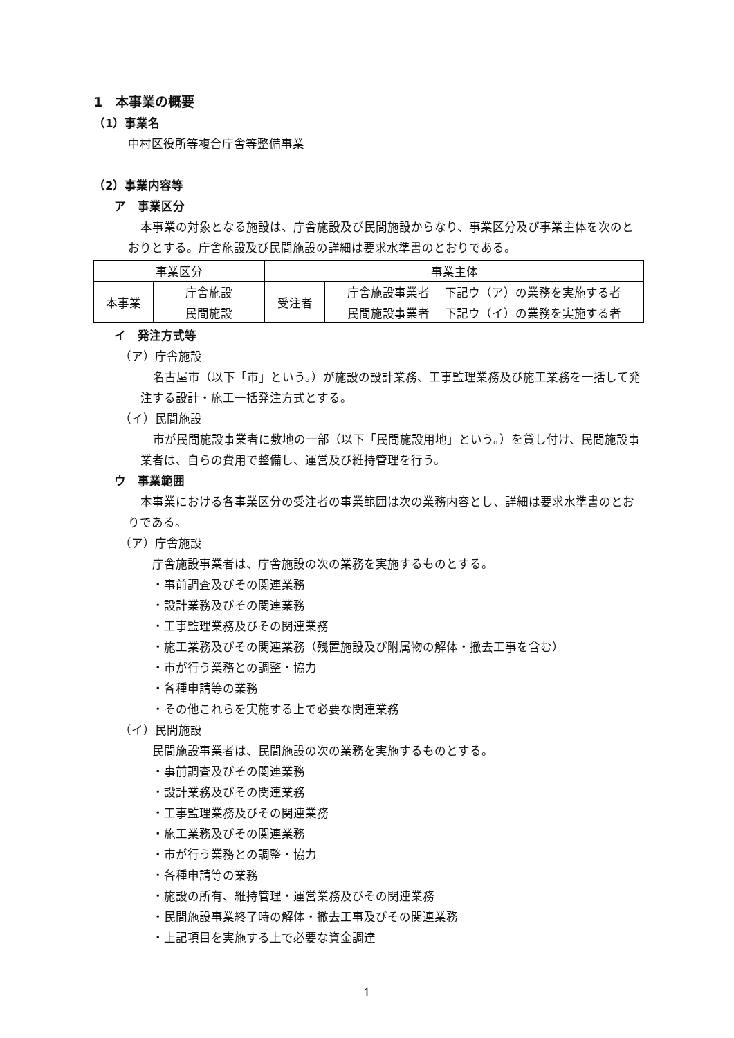1　本事業の概要
（1）事業名
中村区役所等複合庁舎等整備事業
（2）事業内容等
ア　事業区分
本事業の対象となる施設は、庁舎施設及び民間施設からなり、事業区分及び事業主体を次のとおりとする。庁舎施設及び民間施設の詳細は要求水準書のとおりである。
| 事業区分 | | 事業主体 | |
| 本事業 | 庁舎施設 | 受注者 | 庁舎施設事業者 下記ウ（ア）の業務を実施する者 |
| | 民間施設 | | 民間施設事業者 下記ウ（イ）の業務を実施する者 |
イ　発注方式等
（ア）庁舎施設
名古屋市（以下「市」という。）が施設の設計業務、工事監理業務及び施工業務を一括して発注する設計・施工一括発注方式とする。
（イ）民間施設
市が民間施設事業者に敷地の一部（以下「民間施設用地」という。）を貸し付け、民間施設事業者は、自らの費用で整備し、運営及び維持管理を行う。
ウ　事業範囲
本事業における各事業区分の受注者の事業範囲は次の業務内容とし、詳細は要求水準書のとおりである。
（ア）庁舎施設
庁舎施設事業者は、庁舎施設の次の業務を実施するものとする。
・事前調査及びその関連業務
・設計業務及びその関連業務
・工事監理業務及びその関連業務
・施工業務及びその関連業務（残置施設及び附属物の解体・撤去工事を含む）
・市が行う業務との調整・協力
・各種申請等の業務
・その他これらを実施する上で必要な関連業務
（イ）民間施設
民間施設事業者は、民間施設の次の業務を実施するものとする。
・事前調査及びその関連業務
・設計業務及びその関連業務
・工事監理業務及びその関連業務
・施工業務及びその関連業務
・市が行う業務との調整・協力
・各種申請等の業務
・施設の所有、維持管理・運営業務及びその関連業務
・民間施設事業終了時の解体・撤去工事及びその関連業務
・上記項目を実施する上で必要な資金調達
1